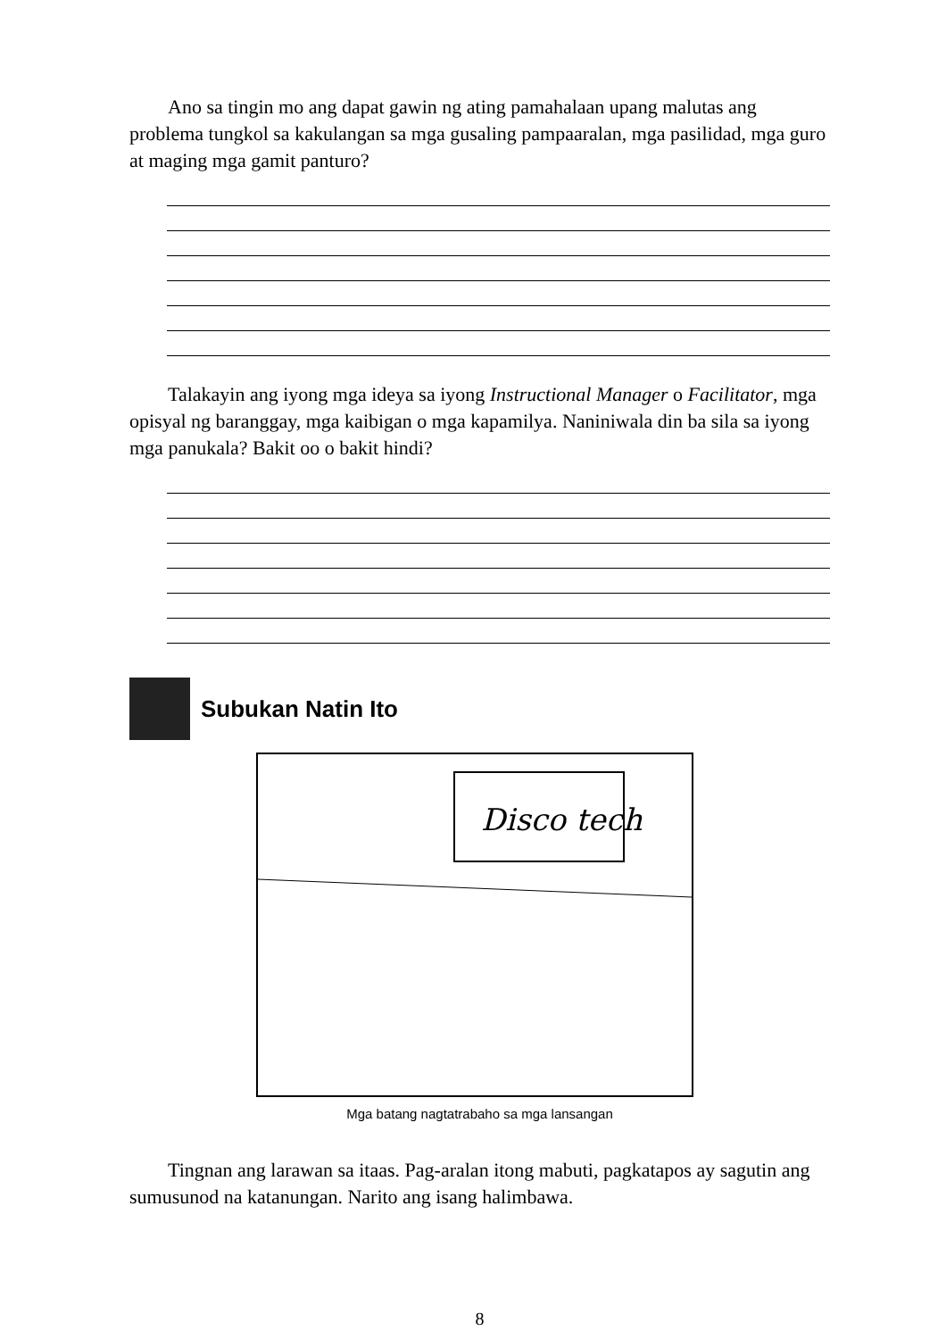Ano sa tingin mo ang dapat gawin ng ating pamahalaan upang malutas ang problema tungkol sa kakulangan sa mga gusaling pampaaralan, mga pasilidad, mga guro at maging mga gamit panturo?
Talakayin ang iyong mga ideya sa iyong Instructional Manager o Facilitator, mga opisyal ng baranggay, mga kaibigan o mga kapamilya. Naniniwala din ba sila sa iyong mga panukala? Bakit oo o bakit hindi?
Subukan Natin Ito
Disco tech
Mga batang nagtatrabaho sa mga lansangan
Tingnan ang larawan sa itaas. Pag-aralan itong mabuti, pagkatapos ay sagutin ang sumusunod na katanungan. Narito ang isang halimbawa.
8